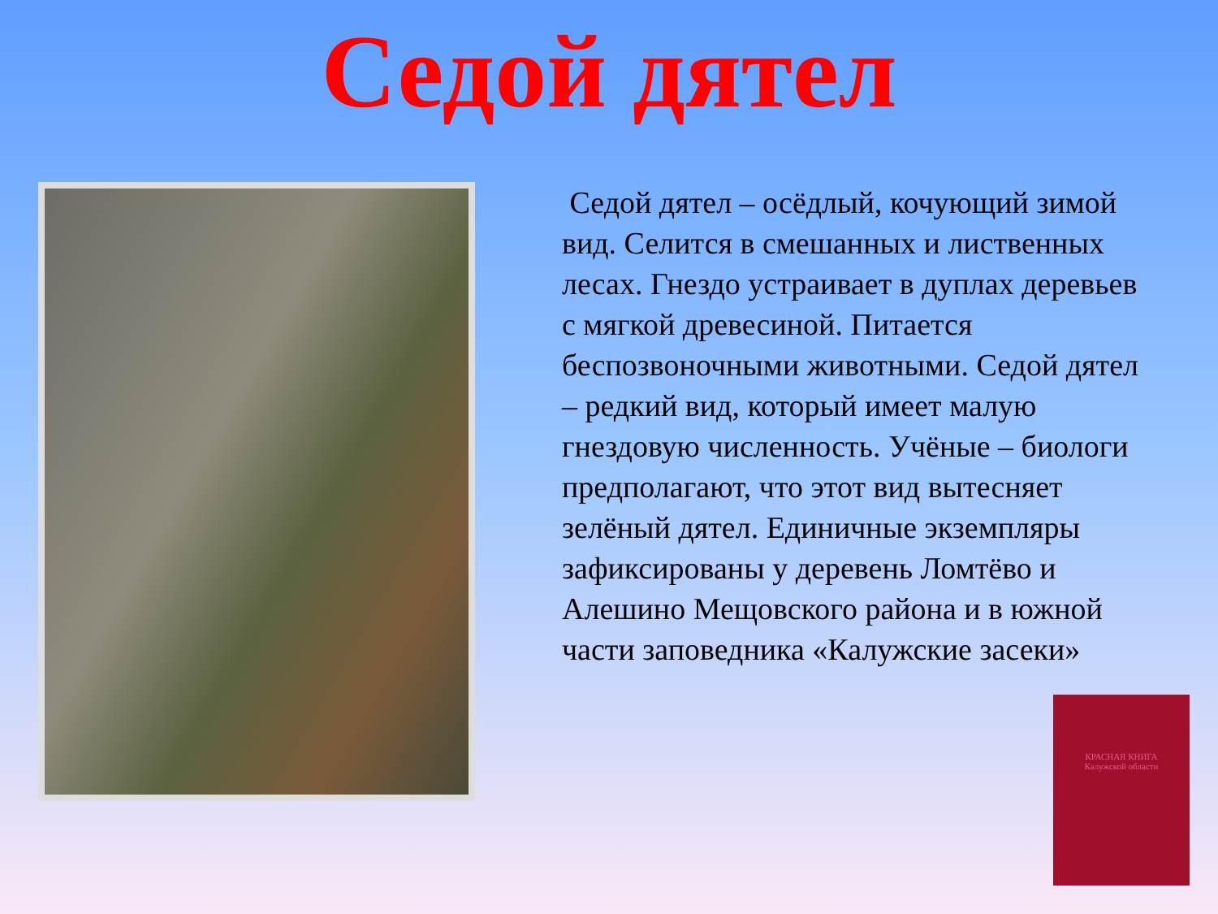Седой дятел
Седой дятел – осёдлый, кочующий зимой вид. Селится в смешанных и лиственных лесах. Гнездо устраивает в дуплах деревьев с мягкой древесиной. Питается беспозвоночными животными. Седой дятел – редкий вид, который имеет малую гнездовую численность. Учёные – биологи предполагают, что этот вид вытесняет зелёный дятел. Единичные экземпляры зафиксированы у деревень Ломтёво и Алешино Мещовского района и в южной части заповедника «Калужские засеки»
КРАСНАЯ КНИГА
Калужской области